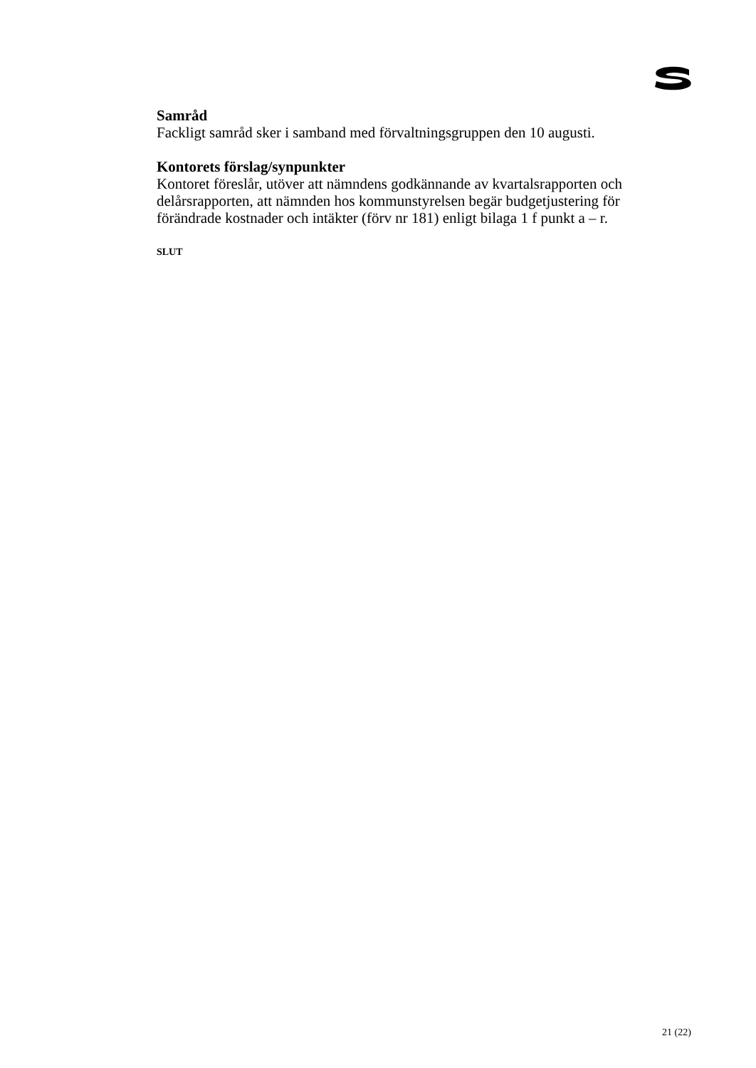Samråd
Fackligt samråd sker i samband med förvaltningsgruppen den 10 augusti.
Kontorets förslag/synpunkter
Kontoret föreslår, utöver att nämndens godkännande av kvartalsrapporten och delårsrapporten, att nämnden hos kommunstyrelsen begär budgetjustering för förändrade kostnader och intäkter (förv nr 181) enligt bilaga 1 f punkt a – r.
SLUT
21 (22)